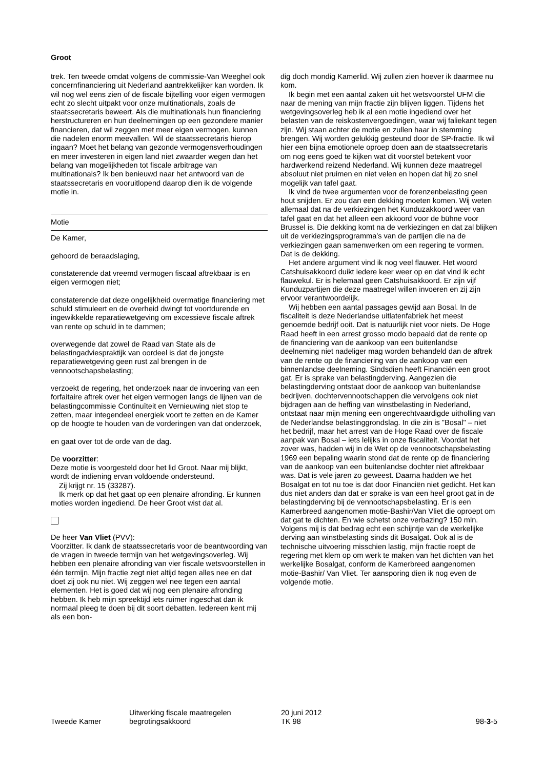Groot
trek. Ten tweede omdat volgens de commissie-Van Weeghel ook concernfinanciering uit Nederland aantrekkelijker kan worden. Ik wil nog wel eens zien of de fiscale bijtelling voor eigen vermogen echt zo slecht uitpakt voor onze multinationals, zoals de staatssecretaris beweert. Als die multinationals hun financiering herstructureren en hun deelnemingen op een gezondere manier financieren, dat wil zeggen met meer eigen vermogen, kunnen die nadelen enorm meevallen. Wil de staatssecretaris hierop ingaan? Moet het belang van gezonde vermogensverhoudingen en meer investeren in eigen land niet zwaarder wegen dan het belang van mogelijkheden tot fiscale arbitrage van multinationals? Ik ben benieuwd naar het antwoord van de staatssecretaris en vooruitlopend daarop dien ik de volgende motie in.
Motie
De Kamer,
gehoord de beraadslaging,
constaterende dat vreemd vermogen fiscaal aftrekbaar is en eigen vermogen niet;
constaterende dat deze ongelijkheid overmatige financiering met schuld stimuleert en de overheid dwingt tot voortdurende en ingewikkelde reparatiewetgeving om excessieve fiscale aftrek van rente op schuld in te dammen;
overwegende dat zowel de Raad van State als de belastingadviespraktijk van oordeel is dat de jongste reparatiewetgeving geen rust zal brengen in de vennootschapsbelasting;
verzoekt de regering, het onderzoek naar de invoering van een forfaitaire aftrek over het eigen vermogen langs de lijnen van de belastingcommissie Continuïteit en Vernieuwing niet stop te zetten, maar integendeel energiek voort te zetten en de Kamer op de hoogte te houden van de vorderingen van dat onderzoek,
en gaat over tot de orde van de dag.
De voorzitter:
Deze motie is voorgesteld door het lid Groot. Naar mij blijkt, wordt de indiening ervan voldoende ondersteund.
Zij krijgt nr. 15 (33287).
Ik merk op dat het gaat op een plenaire afronding. Er kunnen moties worden ingediend. De heer Groot wist dat al.
De heer Van Vliet (PVV):
Voorzitter. Ik dank de staatssecretaris voor de beantwoording van de vragen in tweede termijn van het wetgevingsoverleg. Wij hebben een plenaire afronding van vier fiscale wetsvoorstellen in één termijn. Mijn fractie zegt niet altijd tegen alles nee en dat doet zij ook nu niet. Wij zeggen wel nee tegen een aantal elementen. Het is goed dat wij nog een plenaire afronding hebben. Ik heb mijn spreektijd iets ruimer ingeschat dan ik normaal pleeg te doen bij dit soort debatten. Iedereen kent mij als een bon-
dig doch mondig Kamerlid. Wij zullen zien hoever ik daarmee nu kom.
Ik begin met een aantal zaken uit het wetsvoorstel UFM die naar de mening van mijn fractie zijn blijven liggen. Tijdens het wetgevingsoverleg heb ik al een motie ingediend over het belasten van de reiskostenvergoedingen, waar wij faliekant tegen zijn. Wij staan achter de motie en zullen haar in stemming brengen. Wij worden gelukkig gesteund door de SP-fractie. Ik wil hier een bijna emotionele oproep doen aan de staatssecretaris om nog eens goed te kijken wat dit voorstel betekent voor hardwerkend reizend Nederland. Wij kunnen deze maatregel absoluut niet pruimen en niet velen en hopen dat hij zo snel mogelijk van tafel gaat.
Ik vind de twee argumenten voor de forenzenbelasting geen hout snijden. Er zou dan een dekking moeten komen. Wij weten allemaal dat na de verkiezingen het Kunduzakkoord weer van tafel gaat en dat het alleen een akkoord voor de bühne voor Brussel is. Die dekking komt na de verkiezingen en dat zal blijken uit de verkiezingsprogramma's van de partijen die na de verkiezingen gaan samenwerken om een regering te vormen. Dat is de dekking.
Het andere argument vind ik nog veel flauwer. Het woord Catshuisakkoord duikt iedere keer weer op en dat vind ik echt flauwekul. Er is helemaal geen Catshuisakkoord. Er zijn vijf Kunduzpartijen die deze maatregel willen invoeren en zij zijn ervoor verantwoordelijk.
Wij hebben een aantal passages gewijd aan Bosal. In de fiscaliteit is deze Nederlandse uitlatenfabriek het meest genoemde bedrijf ooit. Dat is natuurlijk niet voor niets. De Hoge Raad heeft in een arrest grosso modo bepaald dat de rente op de financiering van de aankoop van een buitenlandse deelneming niet nadeliger mag worden behandeld dan de aftrek van de rente op de financiering van de aankoop van een binnenlandse deelneming. Sindsdien heeft Financiën een groot gat. Er is sprake van belastingderving. Aangezien die belastingderving ontstaat door de aankoop van buitenlandse bedrijven, dochtervennootschappen die vervolgens ook niet bijdragen aan de heffing van winstbelasting in Nederland, ontstaat naar mijn mening een ongerechtvaardigde uitholling van de Nederlandse belastinggrondslag. In die zin is "Bosal" – niet het bedrijf, maar het arrest van de Hoge Raad over de fiscale aanpak van Bosal – iets lelijks in onze fiscaliteit. Voordat het zover was, hadden wij in de Wet op de vennootschapsbelasting 1969 een bepaling waarin stond dat de rente op de financiering van de aankoop van een buitenlandse dochter niet aftrekbaar was. Dat is vele jaren zo geweest. Daarna hadden we het Bosalgat en tot nu toe is dat door Financiën niet gedicht. Het kan dus niet anders dan dat er sprake is van een heel groot gat in de belastingderving bij de vennootschapsbelasting. Er is een Kamerbreed aangenomen motie-Bashir/Van Vliet die oproept om dat gat te dichten. En wie schetst onze verbazing? 150 mln. Volgens mij is dat bedrag echt een schijntje van de werkelijke derving aan winstbelasting sinds dit Bosalgat. Ook al is de technische uitvoering misschien lastig, mijn fractie roept de regering met klem op om werk te maken van het dichten van het werkelijke Bosalgat, conform de Kamerbreed aangenomen motie-Bashir/ Van Vliet. Ter aansporing dien ik nog even de volgende motie.
Tweede Kamer
Uitwerking fiscale maatregelen
begrotingsakkoord
20 juni 2012
TK 98
98-3-5